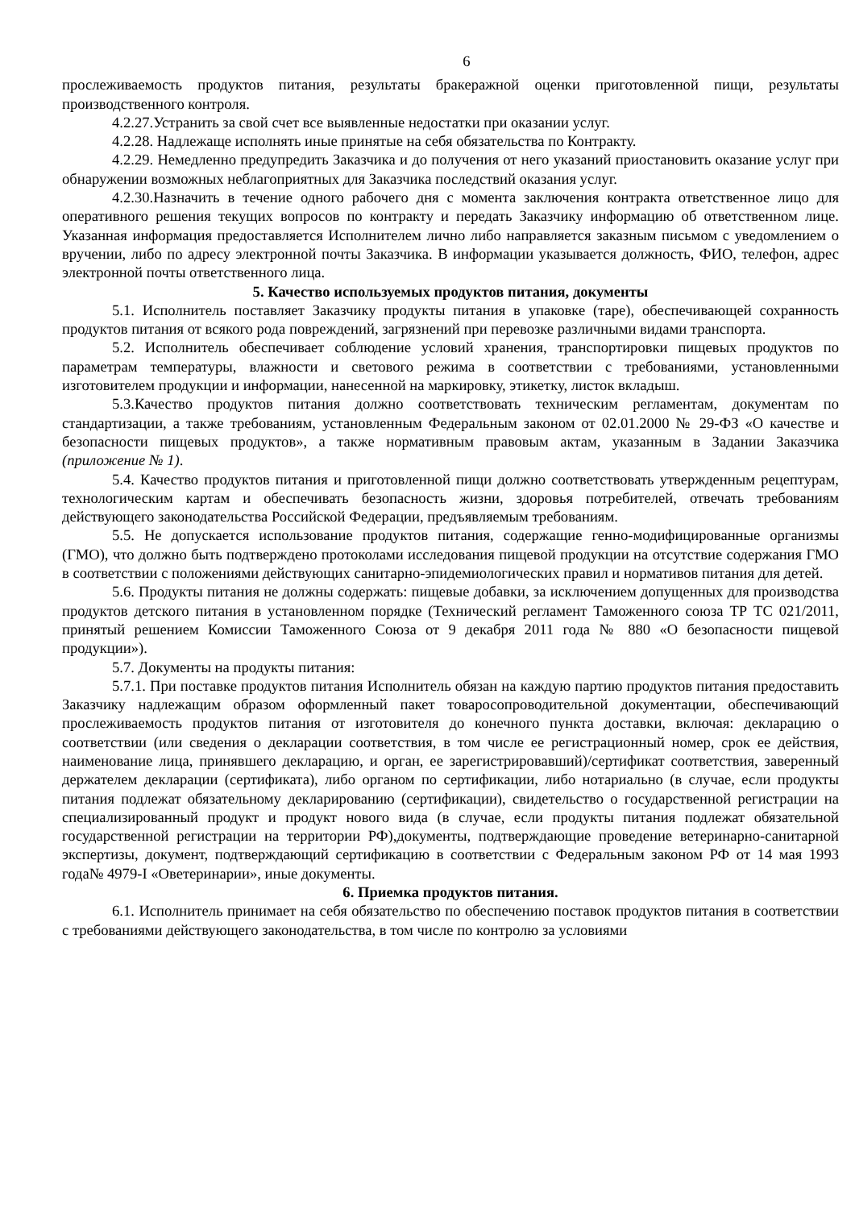6
прослеживаемость продуктов питания, результаты бракеражной оценки приготовленной пищи, результаты производственного контроля.
4.2.27.Устранить за свой счет все выявленные недостатки при оказании услуг.
4.2.28. Надлежаще исполнять иные принятые на себя обязательства по Контракту.
4.2.29. Немедленно предупредить Заказчика и до получения от него указаний приостановить оказание услуг при обнаружении возможных неблагоприятных для Заказчика последствий оказания услуг.
4.2.30.Назначить в течение одного рабочего дня с момента заключения контракта ответственное лицо для оперативного решения текущих вопросов по контракту и передать Заказчику информацию об ответственном лице. Указанная информация предоставляется Исполнителем лично либо направляется заказным письмом с уведомлением о вручении, либо по адресу электронной почты Заказчика. В информации указывается должность, ФИО, телефон, адрес электронной почты ответственного лица.
5. Качество используемых продуктов питания, документы
5.1. Исполнитель поставляет Заказчику продукты питания в упаковке (таре), обеспечивающей сохранность продуктов питания от всякого рода повреждений, загрязнений при перевозке различными видами транспорта.
5.2. Исполнитель обеспечивает соблюдение условий хранения, транспортировки пищевых продуктов по параметрам температуры, влажности и светового режима в соответствии с требованиями, установленными изготовителем продукции и информации, нанесенной на маркировку, этикетку, листок вкладыш.
5.3.Качество продуктов питания должно соответствовать техническим регламентам, документам по стандартизации, а также требованиям, установленным Федеральным законом от 02.01.2000 № 29-ФЗ «О качестве и безопасности пищевых продуктов», а также нормативным правовым актам, указанным в Задании Заказчика (приложение № 1).
5.4. Качество продуктов питания и приготовленной пищи должно соответствовать утвержденным рецептурам, технологическим картам и обеспечивать безопасность жизни, здоровья потребителей, отвечать требованиям действующего законодательства Российской Федерации, предъявляемым требованиям.
5.5. Не допускается использование продуктов питания, содержащие генно-модифицированные организмы (ГМО), что должно быть подтверждено протоколами исследования пищевой продукции на отсутствие содержания ГМО в соответствии с положениями действующих санитарно-эпидемиологических правил и нормативов питания для детей.
5.6. Продукты питания не должны содержать: пищевые добавки, за исключением допущенных для производства продуктов детского питания в установленном порядке (Технический регламент Таможенного союза ТР ТС 021/2011, принятый решением Комиссии Таможенного Союза от 9 декабря 2011 года № 880 «О безопасности пищевой продукции»).
5.7. Документы на продукты питания:
5.7.1. При поставке продуктов питания Исполнитель обязан на каждую партию продуктов питания предоставить Заказчику надлежащим образом оформленный пакет товаросопроводительной документации, обеспечивающий прослеживаемость продуктов питания от изготовителя до конечного пункта доставки, включая: декларацию о соответствии (или сведения о декларации соответствия, в том числе ее регистрационный номер, срок ее действия, наименование лица, принявшего декларацию, и орган, ее зарегистрировавший)/сертификат соответствия, заверенный держателем декларации (сертификата), либо органом по сертификации, либо нотариально (в случае, если продукты питания подлежат обязательному декларированию (сертификации), свидетельство о государственной регистрации на специализированный продукт и продукт нового вида (в случае, если продукты питания подлежат обязательной государственной регистрации на территории РФ),документы, подтверждающие проведение ветеринарно-санитарной экспертизы, документ, подтверждающий сертификацию в соответствии с Федеральным законом РФ от 14 мая 1993 года№ 4979-I «Оветеринарии», иные документы.
6. Приемка продуктов питания.
6.1. Исполнитель принимает на себя обязательство по обеспечению поставок продуктов питания в соответствии с требованиями действующего законодательства, в том числе по контролю за условиями